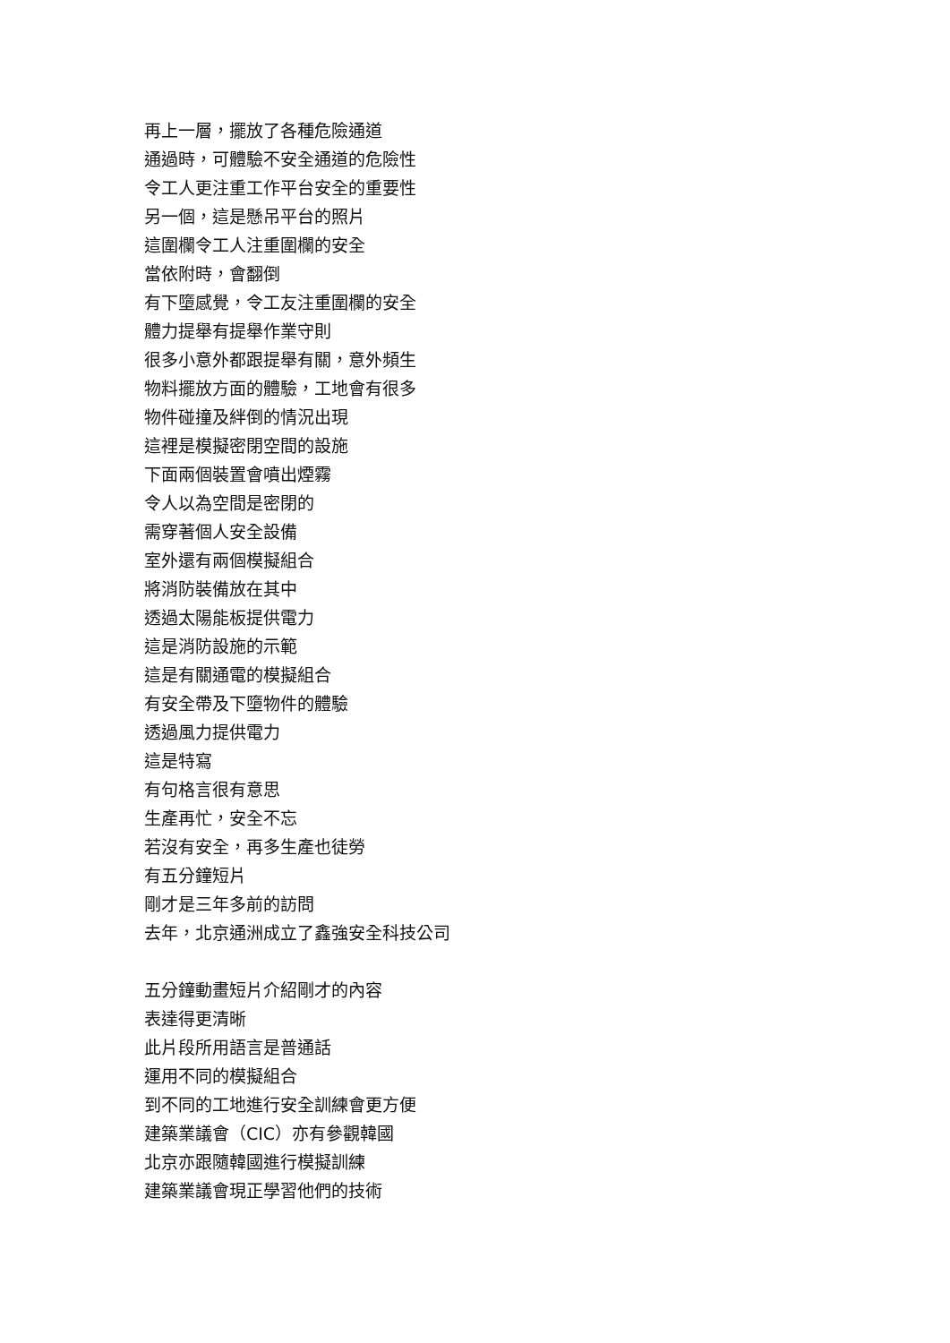再上一層，擺放了各種危險通道
通過時，可體驗不安全通道的危險性
令工人更注重工作平台安全的重要性
另一個，這是懸吊平台的照片
這圍欄令工人注重圍欄的安全
當依附時，會翻倒
有下墮感覺，令工友注重圍欄的安全
體力提舉有提舉作業守則
很多小意外都跟提舉有關，意外頻生
物料擺放方面的體驗，工地會有很多
物件碰撞及絆倒的情況出現
這裡是模擬密閉空間的設施
下面兩個裝置會噴出煙霧
令人以為空間是密閉的
需穿著個人安全設備
室外還有兩個模擬組合
將消防裝備放在其中
透過太陽能板提供電力
這是消防設施的示範
這是有關通電的模擬組合
有安全帶及下墮物件的體驗
透過風力提供電力
這是特寫
有句格言很有意思
生產再忙，安全不忘
若沒有安全，再多生產也徒勞
有五分鐘短片
剛才是三年多前的訪問
去年，北京通洲成立了鑫強安全科技公司
五分鐘動畫短片介紹剛才的內容
表達得更清晰
此片段所用語言是普通話
運用不同的模擬組合
到不同的工地進行安全訓練會更方便
建築業議會（CIC）亦有參觀韓國
北京亦跟隨韓國進行模擬訓練
建築業議會現正學習他們的技術